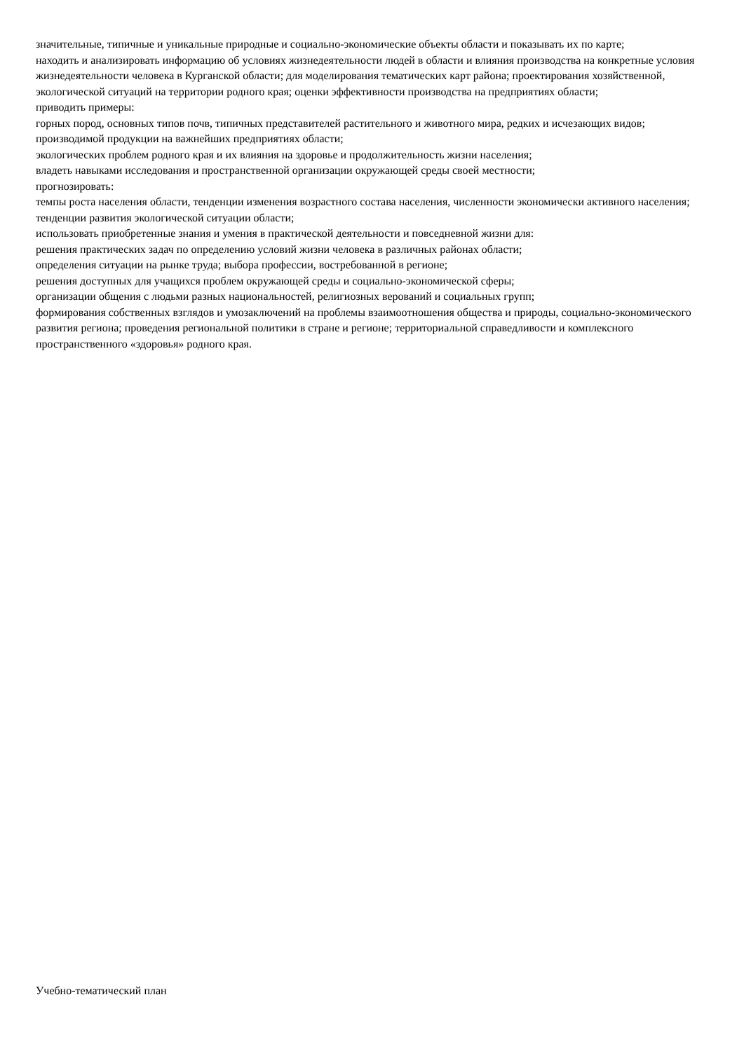значительные, типичные и уникальные природные и социально-экономические объекты области и показывать их по карте;
находить и анализировать информацию об условиях жизнедеятельности людей в области и влияния производства на конкретные условия жизнедеятельности человека в Курганской области; для моделирования тематических карт района; проектирования хозяйственной, экологической ситуаций на территории родного края; оценки эффективности производства на предприятиях области;
приводить примеры:
горных пород, основных типов почв, типичных представителей растительного и животного мира, редких и исчезающих видов;
производимой продукции на важнейших предприятиях области;
экологических проблем родного края и их влияния на здоровье и продолжительность жизни населения;
владеть навыками исследования и пространственной организации окружающей среды своей местности;
прогнозировать:
темпы роста населения области, тенденции изменения возрастного состава населения, численности экономически активного населения;
тенденции развития экологической ситуации области;
использовать приобретенные знания и умения в практической деятельности и повседневной жизни для:
решения практических задач по определению условий жизни человека в различных районах области;
определения ситуации на рынке труда; выбора профессии, востребованной в регионе;
решения доступных для учащихся проблем окружающей среды и социально-экономической сферы;
организации общения с людьми разных национальностей, религиозных верований и социальных групп;
формирования собственных взглядов и умозаключений на проблемы взаимоотношения общества и природы, социально-экономического развития региона; проведения региональной политики в стране и регионе; территориальной справедливости и комплексного пространственного «здоровья» родного края.
Учебно-тематический план